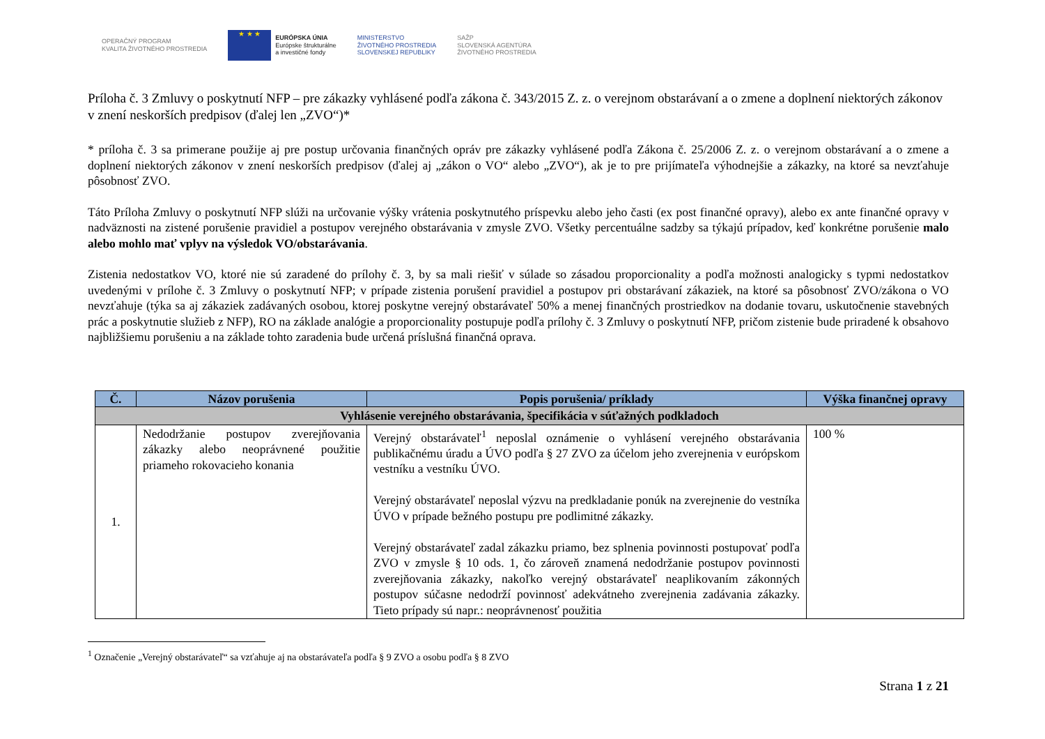OPERAČNÝ PROGRAM
KVALITA ŽIVOTNÉHO PROSTREDIA
★ ★ ★
EURÓPSKA ÚNIA
Európske štrukturálne
a investičné fondy
MINISTERSTVO
ŽIVOTNÉHO PROSTREDIA
SLOVENSKEJ REPUBLIKY
SAŽP
SLOVENSKÁ AGENTÚRA
ŽIVOTNÉHO PROSTREDIA
Príloha č. 3 Zmluvy o poskytnutí NFP – pre zákazky vyhlásené podľa zákona č. 343/2015 Z. z. o verejnom obstarávaní a o zmene a doplnení niektorých zákonov v znení neskorších predpisov (ďalej len „ZVO“)*
* príloha č. 3 sa primerane použije aj pre postup určovania finančných opráv pre zákazky vyhlásené podľa Zákona č. 25/2006 Z. z. o verejnom obstarávaní a o zmene a doplnení niektorých zákonov v znení neskorších predpisov (ďalej aj „zákon o VO“ alebo „ZVO“), ak je to pre prijímateľa výhodnejšie a zákazky, na ktoré sa nevzťahuje pôsobnosť ZVO.
Táto Príloha Zmluvy o poskytnutí NFP slúži na určovanie výšky vrátenia poskytnutého príspevku alebo jeho časti (ex post finančné opravy), alebo ex ante finančné opravy v nadväznosti na zistené porušenie pravidiel a postupov verejného obstarávania v zmysle ZVO. Všetky percentuálne sadzby sa týkajú prípadov, keď konkrétne porušenie malo alebo mohlo mať vplyv na výsledok VO/obstarávania.
Zistenia nedostatkov VO, ktoré nie sú zaradené do prílohy č. 3, by sa mali riešiť v súlade so zásadou proporcionality a podľa možnosti analogicky s typmi nedostatkov uvedenými v prílohe č. 3 Zmluvy o poskytnutí NFP; v prípade zistenia porušení pravidiel a postupov pri obstarávaní zákaziek, na ktoré sa pôsobnosť ZVO/zákona o VO nevzťahuje (týka sa aj zákaziek zadávaných osobou, ktorej poskytne verejný obstarávateľ 50% a menej finančných prostriedkov na dodanie tovaru, uskutočnenie stavebných prác a poskytnutie služieb z NFP), RO na základe analógie a proporcionality postupuje podľa prílohy č. 3 Zmluvy o poskytnutí NFP, pričom zistenie bude priradené k obsahovo najbližšiemu porušeniu a na základe tohto zaradenia bude určená príslušná finančná oprava.
| Č. | Názov porušenia | Popis porušenia/ príklady | Výška finančnej opravy |
| --- | --- | --- | --- |
| Vyhlásenie verejného obstarávania, špecifikácia v súťažných podkladoch | | | |
| 1. | Nedodržanie postupov zverejňovania zákazky alebo neoprávnené použitie priameho rokovacieho konania | Verejný obstarávateľ<sup>1</sup> neposlal oznámenie o vyhlásení verejného obstarávania publikačnému úradu a ÚVO podľa § 27 ZVO za účelom jeho zverejnenia v európskom vestníku a vestníku ÚVO. Verejný obstarávateľ neposlal výzvu na predkladanie ponúk na zverejnenie do vestníka ÚVO v prípade bežného postupu pre podlimitné zákazky. Verejný obstarávateľ zadal zákazku priamo, bez splnenia povinnosti postupovať podľa ZVO v zmysle § 10 ods. 1, čo zároveň znamená nedodržanie postupov povinnosti zverejňovania zákazky, nakoľko verejný obstarávateľ neaplikovaním zákonných postupov súčasne nedodrží povinnosť adekvátneho zverejnenia zadávania zákazky. Tieto prípady sú napr.: neoprávnenosť použitia | 100 % |
<sup>1</sup> Označenie „Verejný obstarávateľ“ sa vzťahuje aj na obstarávateľa podľa § 9 ZVO a osobu podľa § 8 ZVO
Strana 1 z 21